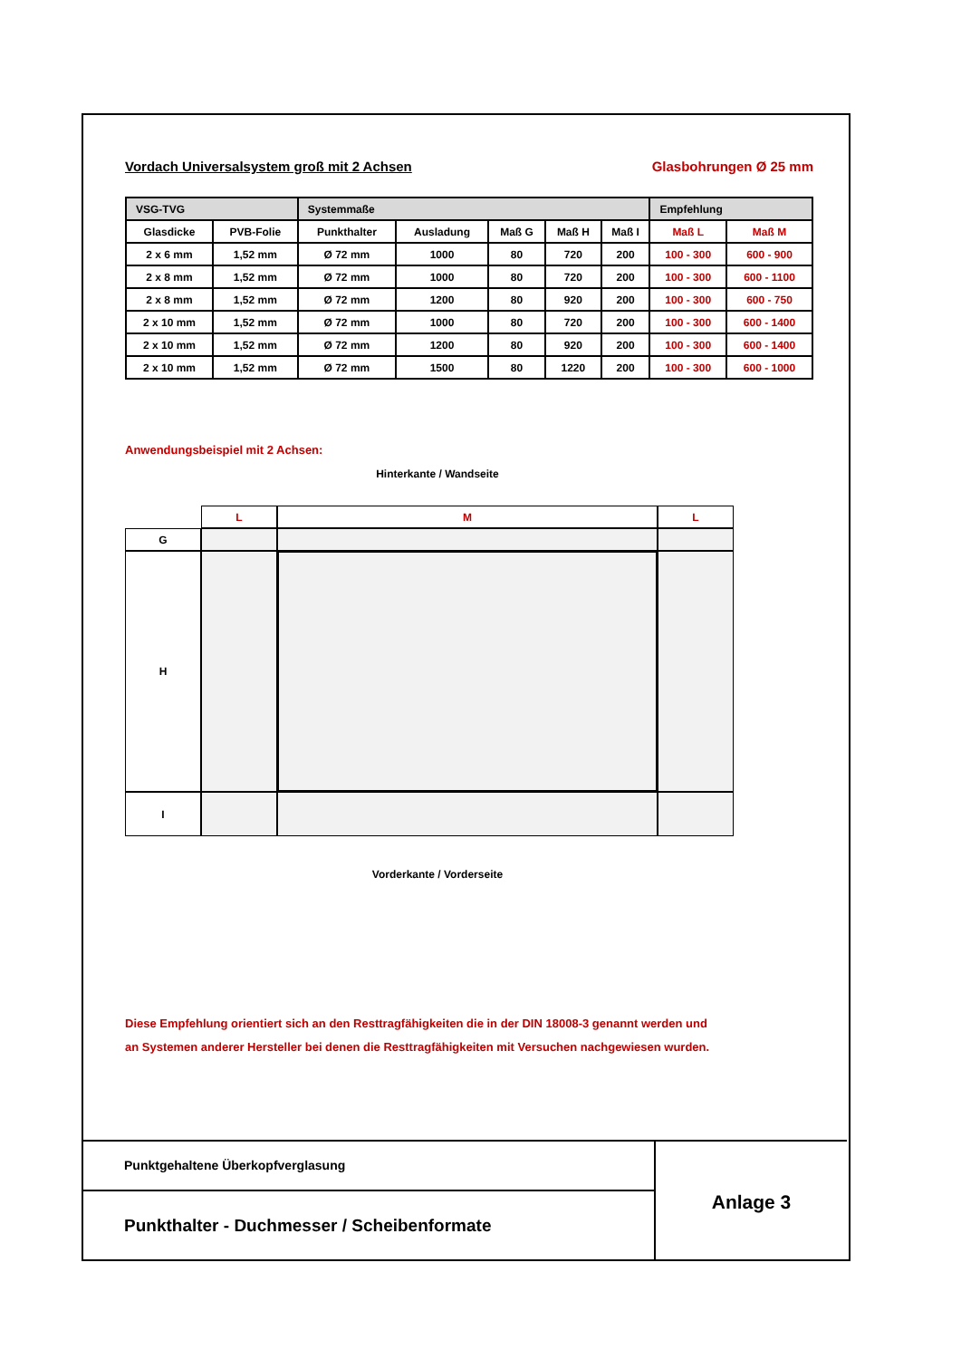Vordach Universalsystem groß mit 2 Achsen Glasbohrungen Ø 25 mm
| VSG-TVG | | Systemmaße | | | | | Empfehlung | |
| Glasdicke | PVB-Folie | Punkthalter | Ausladung | Maß G | Maß H | Maß I | Maß L | Maß M |
| 2 x 6 mm | 1,52 mm | Ø 72 mm | 1000 | 80 | 720 | 200 | 100 - 300 | 600 - 900 |
| 2 x 8 mm | 1,52 mm | Ø 72 mm | 1000 | 80 | 720 | 200 | 100 - 300 | 600 - 1100 |
| 2 x 8 mm | 1,52 mm | Ø 72 mm | 1200 | 80 | 920 | 200 | 100 - 300 | 600 - 750 |
| 2 x 10 mm | 1,52 mm | Ø 72 mm | 1000 | 80 | 720 | 200 | 100 - 300 | 600 - 1400 |
| 2 x 10 mm | 1,52 mm | Ø 72 mm | 1200 | 80 | 920 | 200 | 100 - 300 | 600 - 1400 |
| 2 x 10 mm | 1,52 mm | Ø 72 mm | 1500 | 80 | 1220 | 200 | 100 - 300 | 600 - 1000 |
Anwendungsbeispiel mit 2 Achsen:
Hinterkante / Wandseite
L
M
L
G
H
I
Vorderkante / Vorderseite
Diese Empfehlung orientiert sich an den Resttragfähigkeiten die in der DIN 18008-3 genannt werden und
an Systemen anderer Hersteller bei denen die Resttragfähigkeiten mit Versuchen nachgewiesen wurden.
Punktgehaltene Überkopfverglasung
Punkthalter - Duchmesser / Scheibenformate
Anlage 3